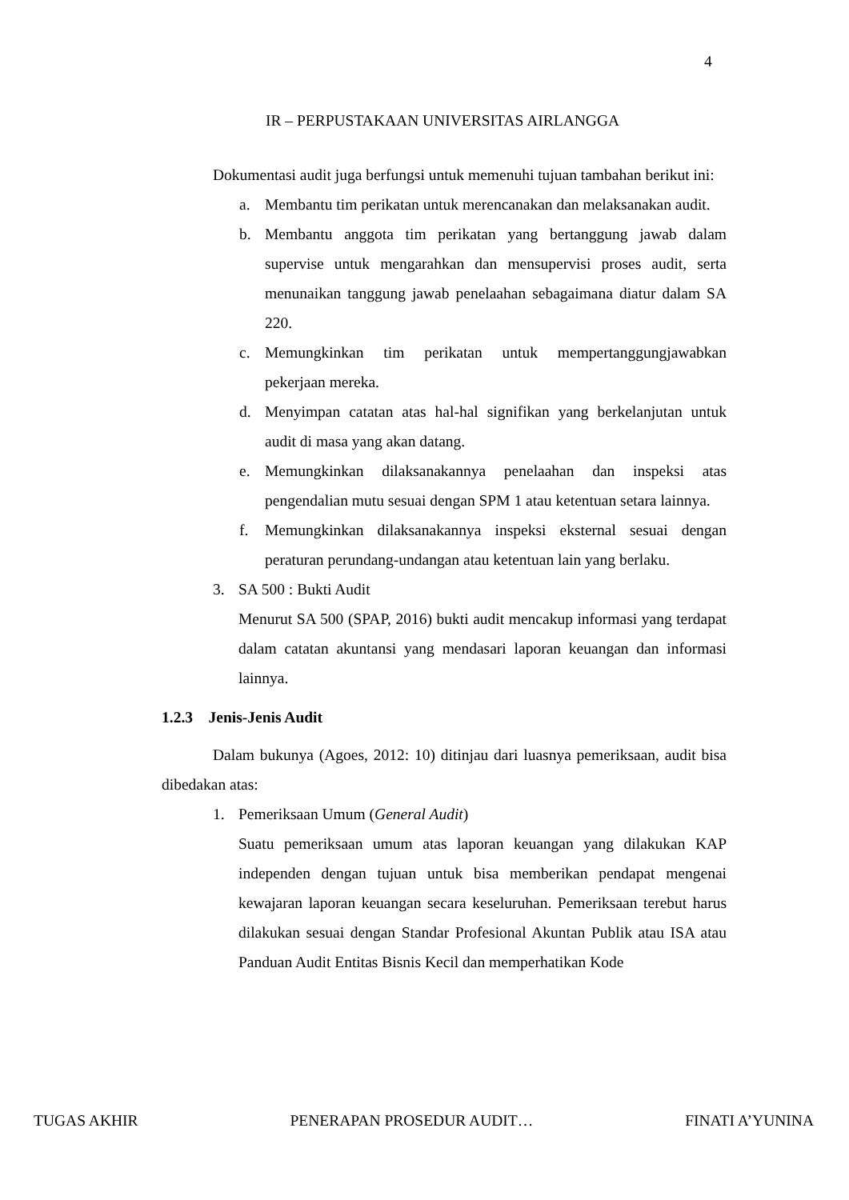4
IR – PERPUSTAKAAN UNIVERSITAS AIRLANGGA
Dokumentasi audit juga berfungsi untuk memenuhi tujuan tambahan berikut ini:
a. Membantu tim perikatan untuk merencanakan dan melaksanakan audit.
b. Membantu anggota tim perikatan yang bertanggung jawab dalam supervise untuk mengarahkan dan mensupervisi proses audit, serta menunaikan tanggung jawab penelaahan sebagaimana diatur dalam SA 220.
c. Memungkinkan tim perikatan untuk mempertanggungjawabkan pekerjaan mereka.
d. Menyimpan catatan atas hal-hal signifikan yang berkelanjutan untuk audit di masa yang akan datang.
e. Memungkinkan dilaksanakannya penelaahan dan inspeksi atas pengendalian mutu sesuai dengan SPM 1 atau ketentuan setara lainnya.
f. Memungkinkan dilaksanakannya inspeksi eksternal sesuai dengan peraturan perundang-undangan atau ketentuan lain yang berlaku.
3. SA 500 : Bukti Audit
Menurut SA 500 (SPAP, 2016) bukti audit mencakup informasi yang terdapat dalam catatan akuntansi yang mendasari laporan keuangan dan informasi lainnya.
1.2.3 Jenis-Jenis Audit
Dalam bukunya (Agoes, 2012: 10) ditinjau dari luasnya pemeriksaan, audit bisa dibedakan atas:
1. Pemeriksaan Umum (General Audit)
Suatu pemeriksaan umum atas laporan keuangan yang dilakukan KAP independen dengan tujuan untuk bisa memberikan pendapat mengenai kewajaran laporan keuangan secara keseluruhan. Pemeriksaan terebut harus dilakukan sesuai dengan Standar Profesional Akuntan Publik atau ISA atau Panduan Audit Entitas Bisnis Kecil dan memperhatikan Kode
TUGAS AKHIR PENERAPAN PROSEDUR AUDIT… FINATI A’YUNINA